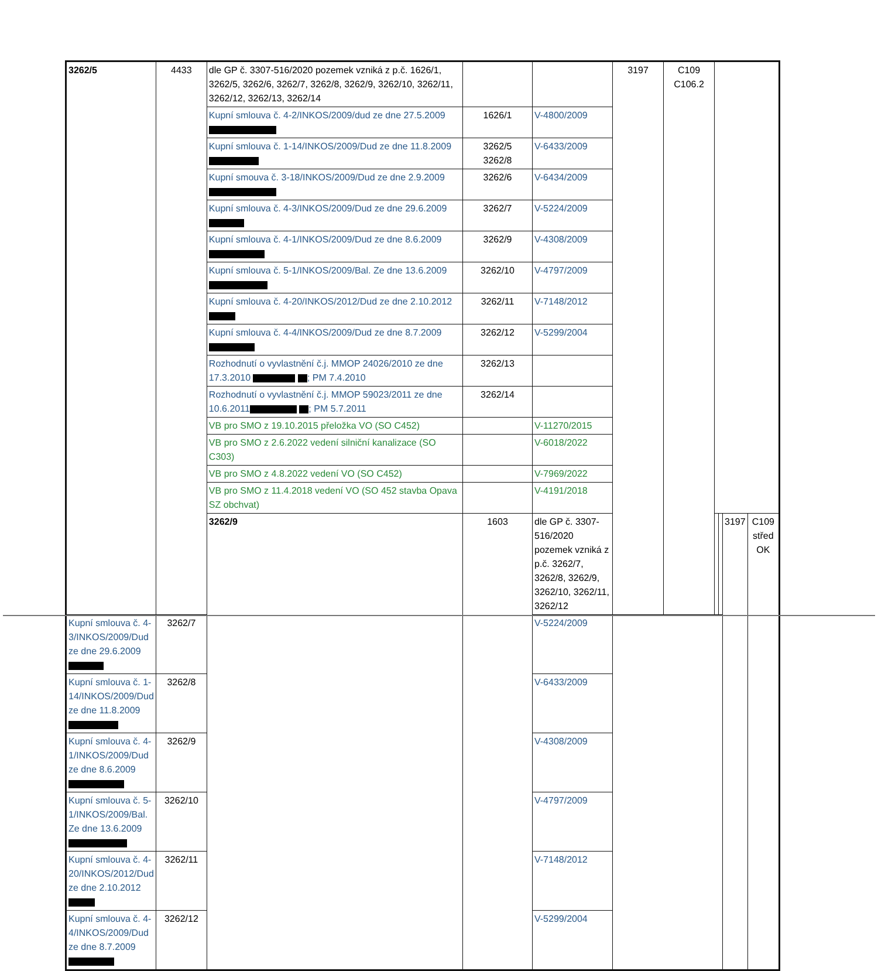| 3262/5 | 4433 | dle GP č. 3307-516/2020 pozemek vzniká z p.č. 1626/1, 3262/5, 3262/6, 3262/7, 3262/8, 3262/9, 3262/10, 3262/11, 3262/12, 3262/13, 3262/14 | | | 3197 | C109 C106.2 | | | | |
| | | Kupní smlouva č. 4-2/INKOS/2009/dud ze dne 27.5.2009 | 1626/1 | V-4800/2009 | | | | | | |
| | | Kupní smlouva č. 1-14/INKOS/2009/Dud ze dne 11.8.2009 | 3262/5 3262/8 | V-6433/2009 | | | | | | |
| | | Kupní smouva č. 3-18/INKOS/2009/Dud ze dne 2.9.2009 | 3262/6 | V-6434/2009 | | | | | | |
| | | Kupní smlouva č. 4-3/INKOS/2009/Dud ze dne 29.6.2009 | 3262/7 | V-5224/2009 | | | | | | |
| | | Kupní smlouva č. 4-1/INKOS/2009/Dud ze dne 8.6.2009 | 3262/9 | V-4308/2009 | | | | | | |
| | | Kupní smlouva č. 5-1/INKOS/2009/Bal. Ze dne 13.6.2009 | 3262/10 | V-4797/2009 | | | | | | |
| | | Kupní smlouva č. 4-20/INKOS/2012/Dud ze dne 2.10.2012 | 3262/11 | V-7148/2012 | | | | | | |
| | | Kupní smlouva č. 4-4/INKOS/2009/Dud ze dne 8.7.2009 | 3262/12 | V-5299/2004 | | | | | | |
| | | Rozhodnutí o vyvlastnění č.j. MMOP 24026/2010 ze dne 17.3.2010 ; PM 7.4.2010 | 3262/13 | | | | | | | |
| | | Rozhodnutí o vyvlastnění č.j. MMOP 59023/2011 ze dne 10.6.2011 ; PM 5.7.2011 | 3262/14 | | | | | | | |
| | | VB pro SMO z 19.10.2015 přeložka VO (SO C452) | | V-11270/2015 | | | | | | |
| | | VB pro SMO z 2.6.2022 vedení silniční kanalizace (SO C303) | | V-6018/2022 | | | | | | |
| | | VB pro SMO z 4.8.2022 vedení VO (SO C452) | | V-7969/2022 | | | | | | |
| | | VB pro SMO z 11.4.2018 vedení VO (SO 452 stavba Opava SZ obchvat) | | V-4191/2018 | | | | | | |
| | | 3262/9 | 1603 | dle GP č. 3307-516/2020 pozemek vzniká z p.č. 3262/7, 3262/8, 3262/9, 3262/10, 3262/11, 3262/12 | | | | | 3197 | C109 střed OK |
| Kupní smlouva č. 4-3/INKOS/2009/Dud ze dne 29.6.2009 | 3262/7 | | | V-5224/2009 | | | | | | |
| Kupní smlouva č. 1-14/INKOS/2009/Dud ze dne 11.8.2009 | 3262/8 | | | V-6433/2009 | | | | | | |
| Kupní smlouva č. 4-1/INKOS/2009/Dud ze dne 8.6.2009 | 3262/9 | | | V-4308/2009 | | | | | | |
| Kupní smlouva č. 5-1/INKOS/2009/Bal. Ze dne 13.6.2009 | 3262/10 | | | V-4797/2009 | | | | | | |
| Kupní smlouva č. 4-20/INKOS/2012/Dud ze dne 2.10.2012 | 3262/11 | | | V-7148/2012 | | | | | | |
| Kupní smlouva č. 4-4/INKOS/2009/Dud ze dne 8.7.2009 | 3262/12 | | | V-5299/2004 | | | | | | |